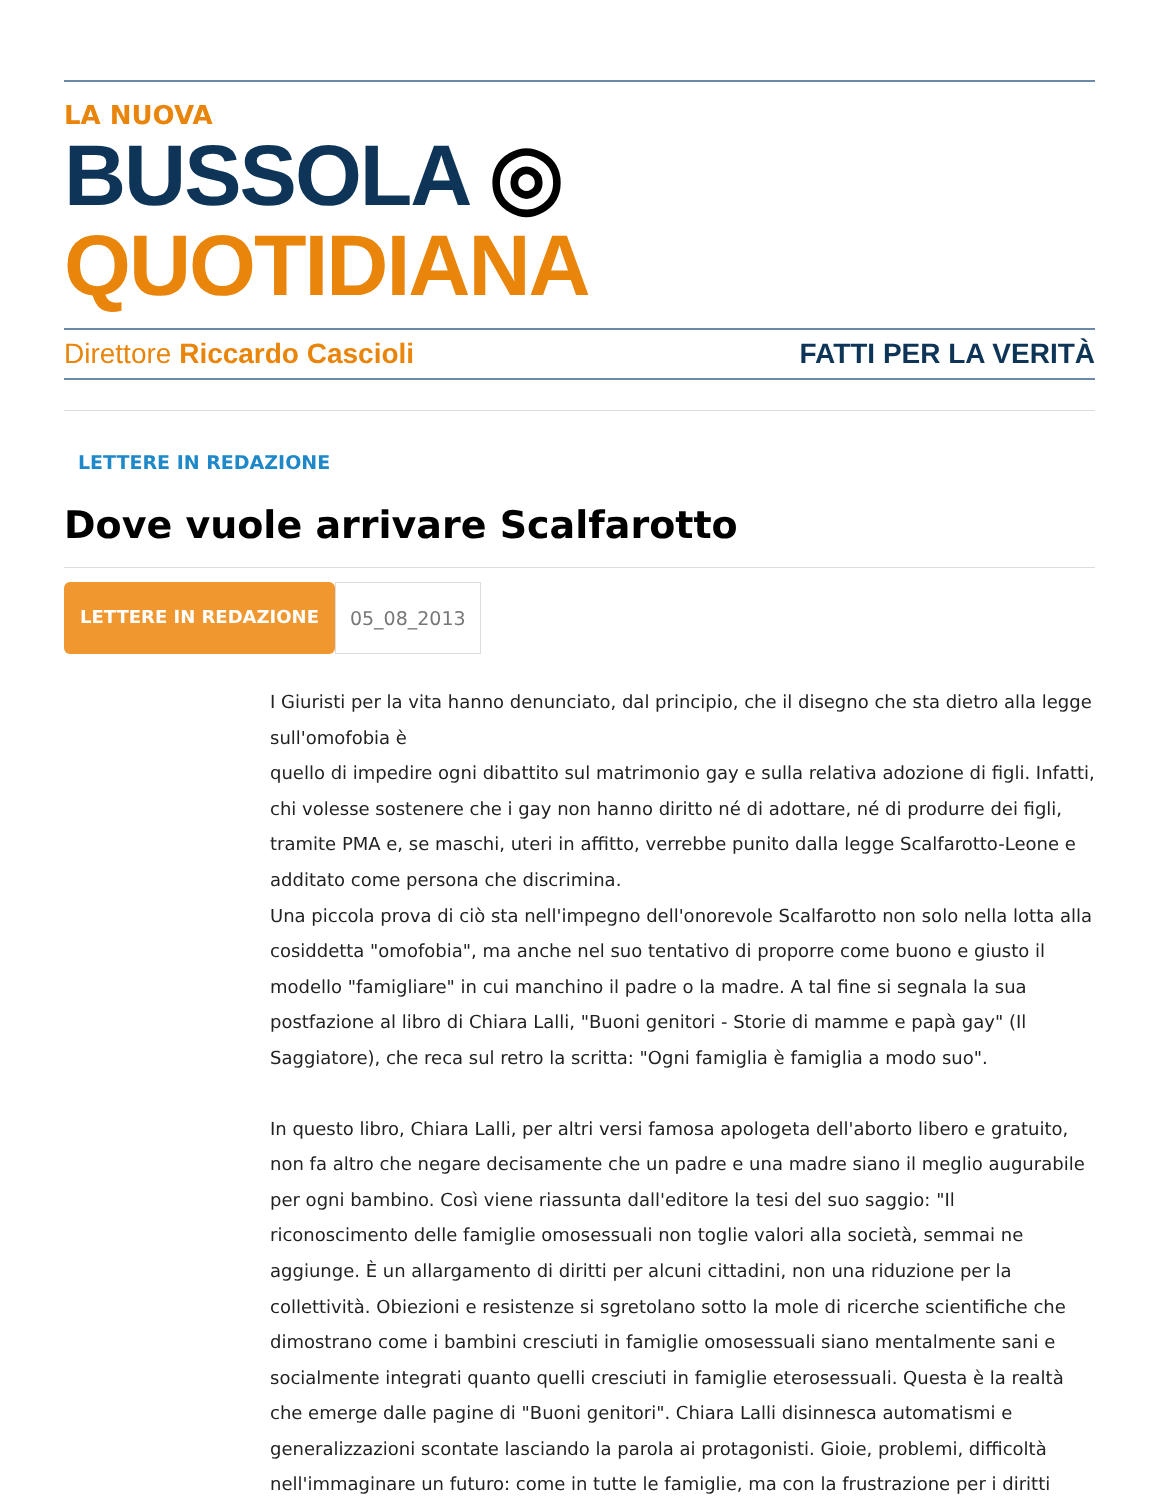LA NUOVA
BUSSOLA ◎ QUOTIDIANA
Direttore Riccardo Cascioli FATTI PER LA VERITÀ
LETTERE IN REDAZIONE
Dove vuole arrivare Scalfarotto
LETTERE IN REDAZIONE 05_08_2013
I Giuristi per la vita hanno denunciato, dal principio, che il disegno che sta dietro alla legge sull'omofobia è
quello di impedire ogni dibattito sul matrimonio gay e sulla relativa adozione di figli. Infatti, chi volesse sostenere che i gay non hanno diritto né di adottare, né di produrre dei figli, tramite PMA e, se maschi, uteri in affitto, verrebbe punito dalla legge Scalfarotto-Leone e additato come persona che discrimina.
Una piccola prova di ciò sta nell'impegno dell'onorevole Scalfarotto non solo nella lotta alla cosiddetta "omofobia", ma anche nel suo tentativo di proporre come buono e giusto il modello "famigliare" in cui manchino il padre o la madre. A tal fine si segnala la sua postfazione al libro di Chiara Lalli, "Buoni genitori - Storie di mamme e papà gay" (Il Saggiatore), che reca sul retro la scritta: "Ogni famiglia è famiglia a modo suo".
In questo libro, Chiara Lalli, per altri versi famosa apologeta dell'aborto libero e gratuito, non fa altro che negare decisamente che un padre e una madre siano il meglio augurabile per ogni bambino. Così viene riassunta dall'editore la tesi del suo saggio: "Il riconoscimento delle famiglie omosessuali non toglie valori alla società, semmai ne aggiunge. È un allargamento di diritti per alcuni cittadini, non una riduzione per la collettività. Obiezioni e resistenze si sgretolano sotto la mole di ricerche scientifiche che dimostrano come i bambini cresciuti in famiglie omosessuali siano mentalmente sani e socialmente integrati quanto quelli cresciuti in famiglie eterosessuali. Questa è la realtà che emerge dalle pagine di "Buoni genitori". Chiara Lalli disinnesca automatismi e generalizzazioni scontate lasciando la parola ai protagonisti. Gioie, problemi, difficoltà nell'immaginare un futuro: come in tutte le famiglie, ma con la frustrazione per i diritti